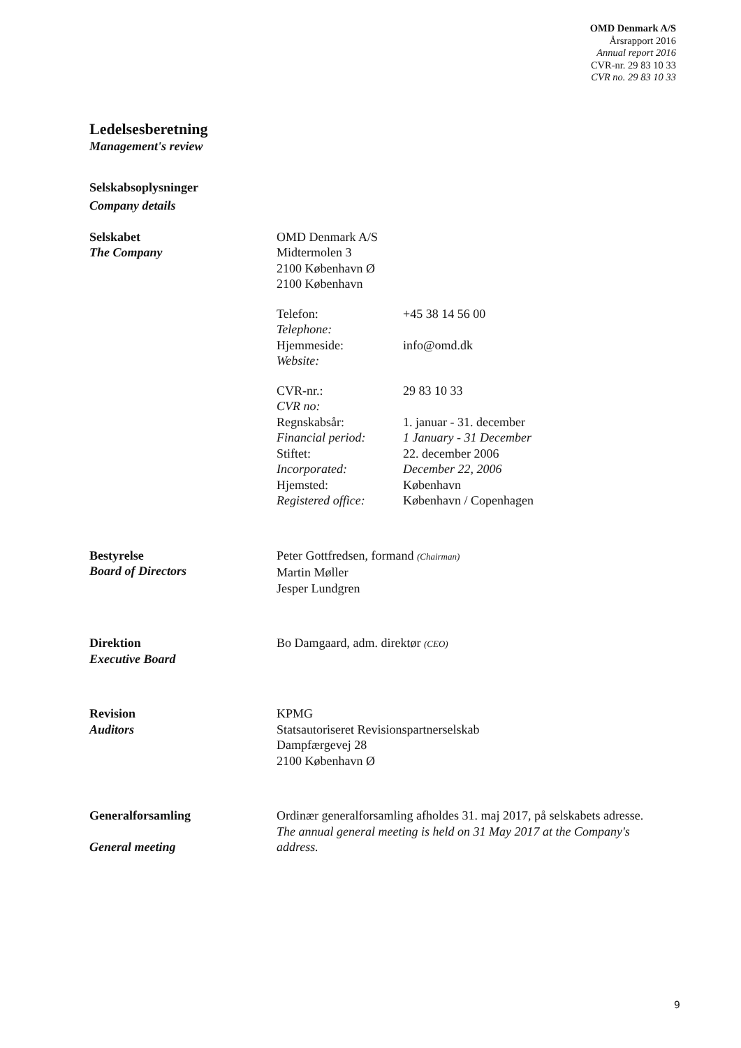OMD Denmark A/S
Årsrapport 2016
Annual report 2016
CVR-nr. 29 83 10 33
CVR no. 29 83 10 33
Ledelsesberetning
Management's review
Selskabsoplysninger
Company details
| Selskabet The Company | OMD Denmark A/S Midtermolen 3 2100 København Ø 2100 København / Telefon: Telephone: / +45 38 14 56 00 / / Hjemmeside: Website: / info@omd.dk / / CVR-nr.: CVR no: / 29 83 10 33 / / Regnskabsår: Financial period: / 1. januar - 31. december 1 January - 31 December / / Stiftet: Incorporated: / 22. december 2006 December 22, 2006 / / Hjemsted: Registered office: / København København / Copenhagen / |
| Bestyrelse Board of Directors | Peter Gottfredsen, formand (Chairman) Martin Møller Jesper Lundgren |
| Direktion Executive Board | Bo Damgaard, adm. direktør (CEO) |
| Revision Auditors | KPMG Statsautoriseret Revisionspartnerselskab Dampfærgevej 28 2100 København Ø |
| Generalforsamling General meeting | Ordinær generalforsamling afholdes 31. maj 2017, på selskabets adresse. The annual general meeting is held on 31 May 2017 at the Company's address. |
9